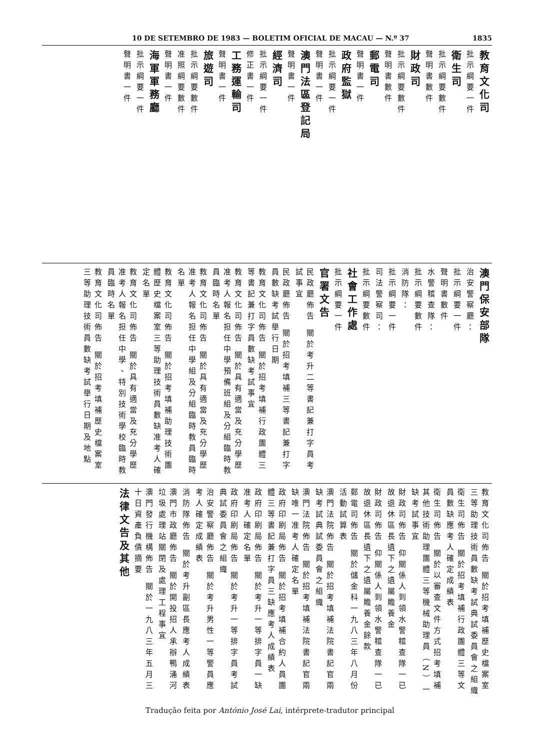10 DE SETEMBRO DE 1983 — BOLETIM OFICIAL DE MACAU — N.º 37 1835
教育文化司
批示綱要一件
衛生司
批示綱要數件
聲明書數件
財政司
批示綱要數件
聲明書數件
郵電司
聲明書一件
政府監獄
批示綱要一件
聲明書一件
澳門法區登記局
聲明書一件
經濟司
批示綱要一件
修正書一件
工務運輸司
聲明書一件
旅遊司
批示綱要數件
准照綱要數件
聲明書一件
海軍軍務廳
批示綱要一件
聲明書一件
澳門保安部隊
治安警察廳：
批示綱要一件
聲明書數件
水警稽查隊：
批示綱要數件
消防隊：
批示綱要一件
司法警察司：
批示綱要數件
社會工作處
批示綱要一件
官署文告
民政廳佈告 關於考升二等書記兼打字員考試事宜
民政廳佈告 關於招考填補三等書記兼打字員數缺考試舉行日期
教育文化司佈告 關於招考填補行政團體三等書記兼打字員數缺考試事宜
教育文化司佈告 關於具有適當及充分學歷准考人報名担任中學預備班組及分組臨時教員臨時名單
教育文化司佈告 關於具有適當及充分學歷准考人報名担任中學組及分組臨時教員臨時名單
教育文化司佈告 關於招考填補助理技術團體歷史檔案室三等助理技術員數缺准考人確定名單
教育文化司佈告 關於具有適當及充分學歷准考人報名担任中學、特別技術學校臨時教員臨時名單
教育文化司佈告 關於招考填補歷史檔案室三等助理技術員數缺考試舉行日期及地點
教育文化司佈告 關於招考填補歷史檔案室三等助理技術員數缺考試典試委員會之組織
衛生司佈告 關於招考填補行政團體三等文員數缺應考人確定成績表
衛生司佈告 關於以審查文件方式招考填補其他技術助理團體三等機械助理員（N）一缺考試事宜
財政司佈告 仰關係人到領水警稽查隊一已故退休區長遺下之遺屬贍養金
財政司佈告 仰關係人到領水警稽查隊一已故退休區長遺下之遺屬贍養金餘款
郵電司佈告 關於儲金科一九八三年八月份活動試算表
澳門法院佈告 關於招考填補法院書記官兩缺考試典試委員會之組織
澳門法院佈告 關於招考填補法院書記官兩缺唯一准考人確定名單
政府印刷局佈告 關於招考填補合約人員團體三等書記兼打字員三缺應考人成績表
政府印刷局佈告 關於考升一等排字員一缺准考人確定名單
政府印刷局佈告 關於考升一等排字員考試典試委員會之組織
治安警察廳佈告 關於考升男性一等警員應考人確定成績表
消防隊佈告 關於考升副區長應考人成績表
澳門市政廳佈告 關於開投招人承辦鴨涌河垃圾處理站關閉及處理工程事宜
澳門發行機構佈告 關於一九八三年五月三十日資產負債摘要
法律文告及其他
Tradução feita por António José Lai, intérprete-tradutor principal